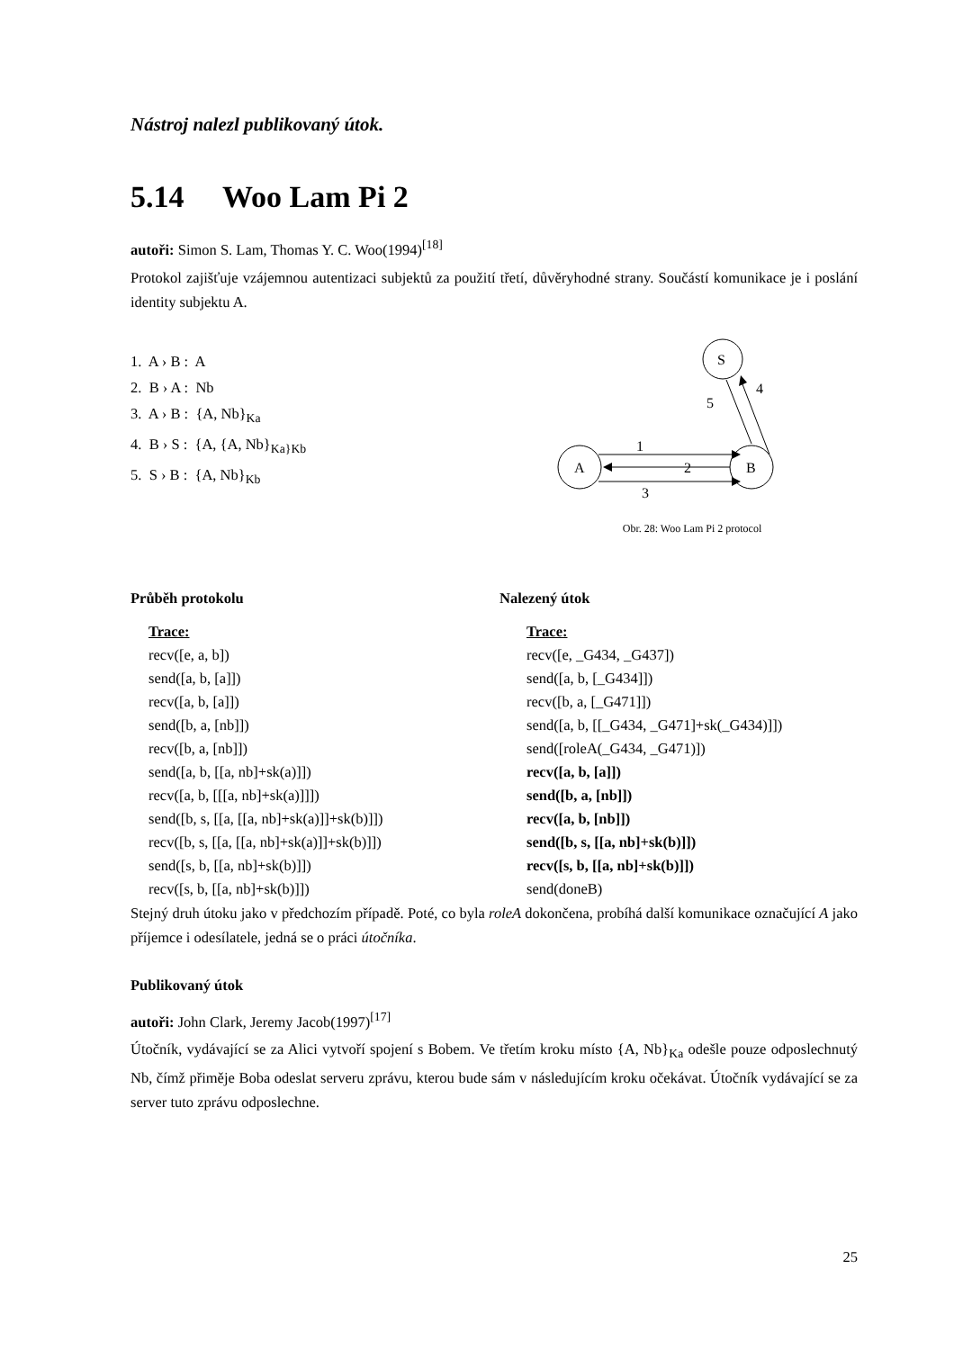Nástroj nalezl publikovaný útok.
5.14 Woo Lam Pi 2
autoři: Simon S. Lam, Thomas Y. C. Woo(1994)<sup>[18]</sup>
Protokol zajišťuje vzájemnou autentizaci subjektů za použití třetí, důvěryhodné strany. Součástí komunikace je i poslání identity subjektu A.
1. A › B : A
2. B › A : Nb
3. A › B : {A, Nb}<sub>Ka</sub>
4. B › S : {A, {A, Nb}<sub>Ka}Kb</sub>
5. S › B : {A, Nb}<sub>Kb</sub>
A
B
S
1
2
3
4
5
Obr. 28: Woo Lam Pi 2 protocol
Průběh protokolu Nalezený útok
Trace:
recv([e, a, b])
send([a, b, [a]])
recv([a, b, [a]])
send([b, a, [nb]])
recv([b, a, [nb]])
send([a, b, [[a, nb]+sk(a)]])
recv([a, b, [[[a, nb]+sk(a)]]])
send([b, s, [[a, [[a, nb]+sk(a)]]+sk(b)]])
recv([b, s, [[a, [[a, nb]+sk(a)]]+sk(b)]])
send([s, b, [[a, nb]+sk(b)]])
recv([s, b, [[a, nb]+sk(b)]])
Trace:
recv([e, _G434, _G437])
send([a, b, [_G434]])
recv([b, a, [_G471]])
send([a, b, [[_G434, _G471]+sk(_G434)]])
send([roleA(_G434, _G471)])
recv([a, b, [a]])
send([b, a, [nb]])
recv([a, b, [nb]])
send([b, s, [[a, nb]+sk(b)]])
recv([s, b, [[a, nb]+sk(b)]])
send(doneB)
Stejný druh útoku jako v předchozím případě. Poté, co byla roleA dokončena, probíhá další komunikace označující A jako příjemce i odesílatele, jedná se o práci útočníka.
Publikovaný útok
autoři: John Clark, Jeremy Jacob(1997)<sup>[17]</sup>
Útočník, vydávající se za Alici vytvoří spojení s Bobem. Ve třetím kroku místo {A, Nb}<sub>Ka</sub> odešle pouze odposlechnutý Nb, čímž přiměje Boba odeslat serveru zprávu, kterou bude sám v následujícím kroku očekávat. Útočník vydávající se za server tuto zprávu odposlechne.
25